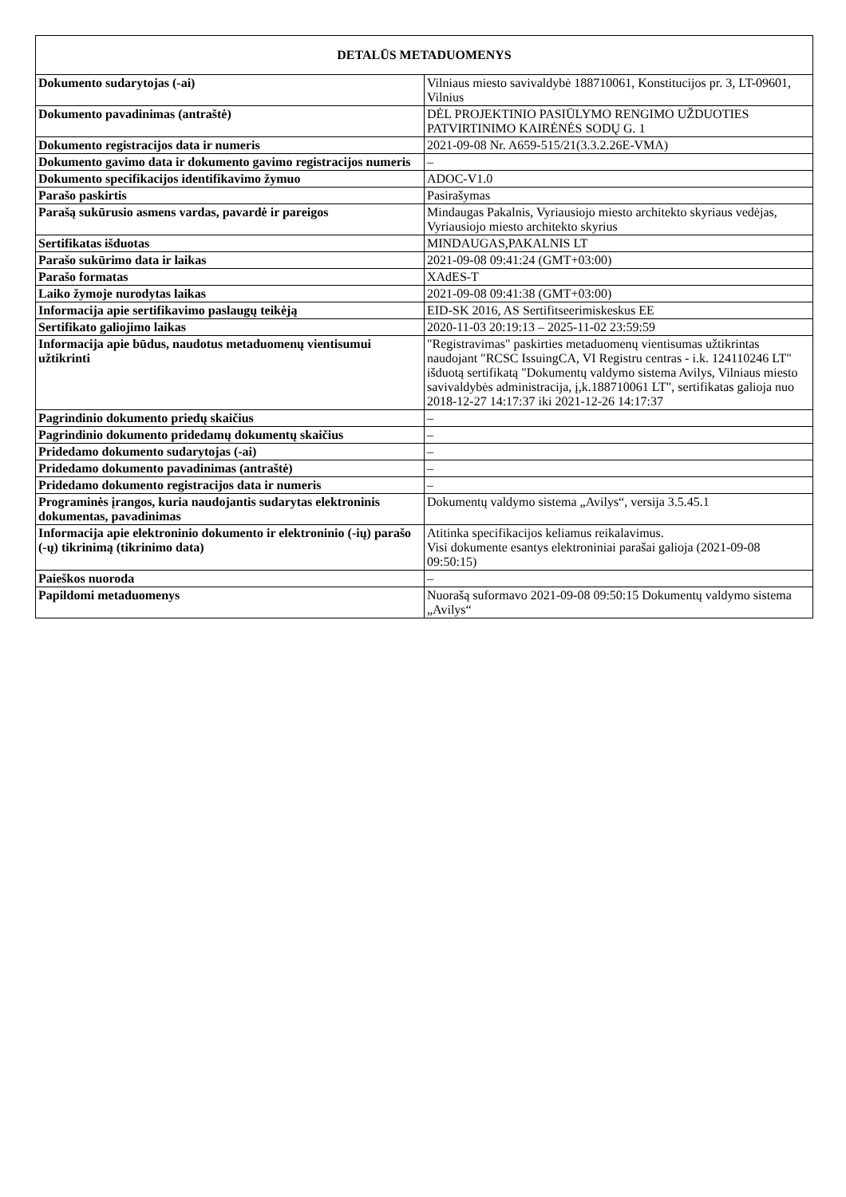| DETALŪS METADUOMENYS | |
| --- | --- |
| Dokumento sudarytojas (-ai) | Vilniaus miesto savivaldybė 188710061, Konstitucijos pr. 3, LT-09601, Vilnius |
| Dokumento pavadinimas (antraštė) | DĖL PROJEKTINIO PASIŪLYMO RENGIMO UŽDUOTIES PATVIRTINIMO KAIRĖNĖS SODŲ G. 1 |
| Dokumento registracijos data ir numeris | 2021-09-08 Nr. A659-515/21(3.3.2.26E-VMA) |
| Dokumento gavimo data ir dokumento gavimo registracijos numeris | – |
| Dokumento specifikacijos identifikavimo žymuo | ADOC-V1.0 |
| Parašo paskirtis | Pasirašymas |
| Parašą sukūrusio asmens vardas, pavardė ir pareigos | Mindaugas Pakalnis, Vyriausiojo miesto architekto skyriaus vedėjas, Vyriausiojo miesto architekto skyrius |
| Sertifikatas išduotas | MINDAUGAS,PAKALNIS LT |
| Parašo sukūrimo data ir laikas | 2021-09-08 09:41:24 (GMT+03:00) |
| Parašo formatas | XAdES-T |
| Laiko žymoje nurodytas laikas | 2021-09-08 09:41:38 (GMT+03:00) |
| Informacija apie sertifikavimo paslaugų teikėją | EID-SK 2016, AS Sertifitseerimiskeskus EE |
| Sertifikato galiojimo laikas | 2020-11-03 20:19:13 – 2025-11-02 23:59:59 |
| Informacija apie būdus, naudotus metaduomenų vientisumui užtikrinti | "Registravimas" paskirties metaduomenų vientisumas užtikrintas naudojant "RCSC IssuingCA, VI Registru centras - i.k. 124110246 LT" išduotą sertifikatą "Dokumentų valdymo sistema Avilys, Vilniaus miesto savivaldybės administracija, į,k.188710061 LT", sertifikatas galioja nuo 2018-12-27 14:17:37 iki 2021-12-26 14:17:37 |
| Pagrindinio dokumento priedų skaičius | – |
| Pagrindinio dokumento pridedamų dokumentų skaičius | – |
| Pridedamo dokumento sudarytojas (-ai) | – |
| Pridedamo dokumento pavadinimas (antraštė) | – |
| Pridedamo dokumento registracijos data ir numeris | – |
| Programinės įrangos, kuria naudojantis sudarytas elektroninis dokumentas, pavadinimas | Dokumentų valdymo sistema „Avilys“, versija 3.5.45.1 |
| Informacija apie elektroninio dokumento ir elektroninio (-ių) parašo (-ų) tikrinimą (tikrinimo data) | Atitinka specifikacijos keliamus reikalavimus. Visi dokumente esantys elektroniniai parašai galioja (2021-09-08 09:50:15) |
| Paieškos nuoroda | – |
| Papildomi metaduomenys | Nuorašą suformavo 2021-09-08 09:50:15 Dokumentų valdymo sistema „Avilys“ |